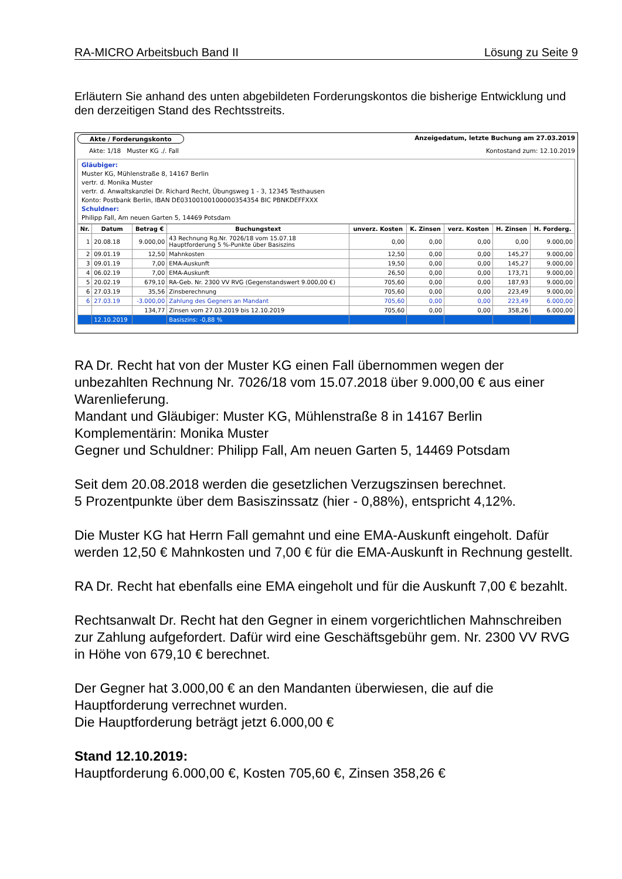RA-MICRO Arbeitsbuch Band II Lösung zu Seite 9
Erläutern Sie anhand des unten abgebildeten Forderungskontos die bisherige Entwicklung und den derzeitigen Stand des Rechtsstreits.
Akte / Forderungskonto Anzeigedatum, letzte Buchung am 27.03.2019
Akte: 1/18 Muster KG ./. Fall Kontostand zum: 12.10.2019
Gläubiger:
Muster KG, Mühlenstraße 8, 14167 Berlin
vertr. d. Monika Muster
vertr. d. Anwaltskanzlei Dr. Richard Recht, Übungsweg 1 - 3, 12345 Testhausen
Konto: Postbank Berlin, IBAN DE03100100100000354354 BIC PBNKDEFFXXX
Schuldner:
Philipp Fall, Am neuen Garten 5, 14469 Potsdam
| Nr. | Datum | Betrag € | Buchungstext | unverz. Kosten | K. Zinsen | verz. Kosten | H. Zinsen | H. Forderg. |
| --- | --- | --- | --- | --- | --- | --- | --- | --- |
| 1 | 20.08.18 | 9.000,00 | 43 Rechnung Rg.Nr. 7026/18 vom 15.07.18 Hauptforderung 5 %-Punkte über Basiszins | 0,00 | 0,00 | 0,00 | 0,00 | 9.000,00 |
| 2 | 09.01.19 | 12,50 | Mahnkosten | 12,50 | 0,00 | 0,00 | 145,27 | 9.000,00 |
| 3 | 09.01.19 | 7,00 | EMA-Auskunft | 19,50 | 0,00 | 0,00 | 145,27 | 9.000,00 |
| 4 | 06.02.19 | 7,00 | EMA-Auskunft | 26,50 | 0,00 | 0,00 | 173,71 | 9.000,00 |
| 5 | 20.02.19 | 679,10 | RA-Geb. Nr. 2300 VV RVG (Gegenstandswert 9.000,00 €) | 705,60 | 0,00 | 0,00 | 187,93 | 9.000,00 |
| 6 | 27.03.19 | 35,56 | Zinsberechnung | 705,60 | 0,00 | 0,00 | 223,49 | 9.000,00 |
| 6 | 27.03.19 | -3.000,00 | Zahlung des Gegners an Mandant | 705,60 | 0,00 | 0,00 | 223,49 | 6.000,00 |
| | | 134,77 | Zinsen vom 27.03.2019 bis 12.10.2019 | 705,60 | 0,00 | 0,00 | 358,26 | 6.000,00 |
| | 12.10.2019 | | Basiszins: -0,88 % | | | | | |
RA Dr. Recht hat von der Muster KG einen Fall übernommen wegen der unbezahlten Rechnung Nr. 7026/18 vom 15.07.2018 über 9.000,00 € aus einer Warenlieferung.
Mandant und Gläubiger: Muster KG, Mühlenstraße 8 in 14167 Berlin
Komplementärin: Monika Muster
Gegner und Schuldner: Philipp Fall, Am neuen Garten 5, 14469 Potsdam
Seit dem 20.08.2018 werden die gesetzlichen Verzugszinsen berechnet.
5 Prozentpunkte über dem Basiszinssatz (hier - 0,88%), entspricht 4,12%.
Die Muster KG hat Herrn Fall gemahnt und eine EMA-Auskunft eingeholt. Dafür werden 12,50 € Mahnkosten und 7,00 € für die EMA-Auskunft in Rechnung gestellt.
RA Dr. Recht hat ebenfalls eine EMA eingeholt und für die Auskunft 7,00 € bezahlt.
Rechtsanwalt Dr. Recht hat den Gegner in einem vorgerichtlichen Mahnschreiben zur Zahlung aufgefordert. Dafür wird eine Geschäftsgebühr gem. Nr. 2300 VV RVG in Höhe von 679,10 € berechnet.
Der Gegner hat 3.000,00 € an den Mandanten überwiesen, die auf die Hauptforderung verrechnet wurden.
Die Hauptforderung beträgt jetzt 6.000,00 €
Stand 12.10.2019:
Hauptforderung 6.000,00 €, Kosten 705,60 €, Zinsen 358,26 €